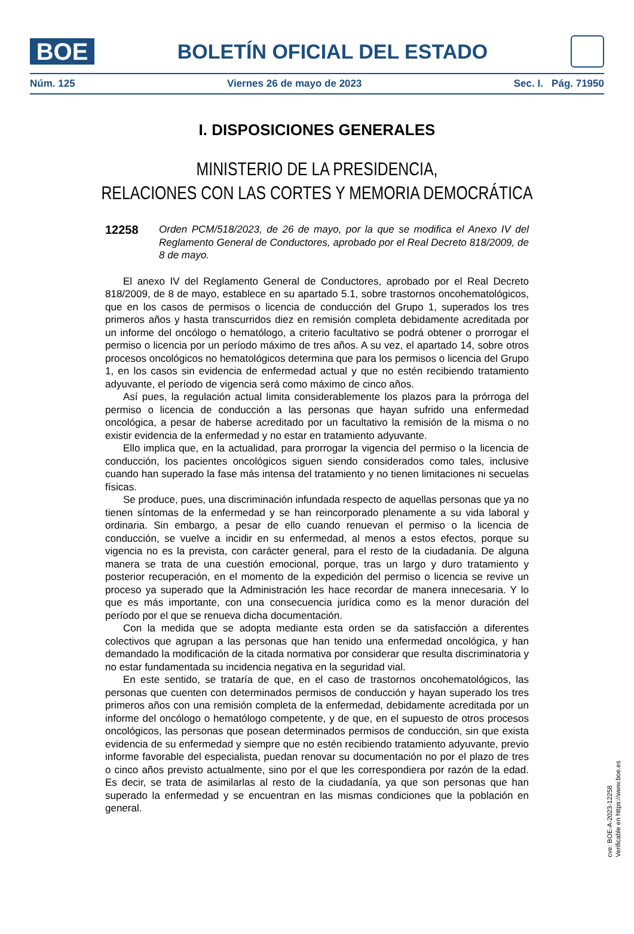BOE
BOLETÍN OFICIAL DEL ESTADO
Núm. 125 Viernes 26 de mayo de 2023 Sec. I. Pág. 71950
I. DISPOSICIONES GENERALES
MINISTERIO DE LA PRESIDENCIA,
RELACIONES CON LAS CORTES Y MEMORIA DEMOCRÁTICA
12258
Orden PCM/518/2023, de 26 de mayo, por la que se modifica el Anexo IV del Reglamento General de Conductores, aprobado por el Real Decreto 818/2009, de 8 de mayo.
El anexo IV del Reglamento General de Conductores, aprobado por el Real Decreto 818/2009, de 8 de mayo, establece en su apartado 5.1, sobre trastornos oncohematológicos, que en los casos de permisos o licencia de conducción del Grupo 1, superados los tres primeros años y hasta transcurridos diez en remisión completa debidamente acreditada por un informe del oncólogo o hematólogo, a criterio facultativo se podrá obtener o prorrogar el permiso o licencia por un período máximo de tres años. A su vez, el apartado 14, sobre otros procesos oncológicos no hematológicos determina que para los permisos o licencia del Grupo 1, en los casos sin evidencia de enfermedad actual y que no estén recibiendo tratamiento adyuvante, el período de vigencia será como máximo de cinco años.
Así pues, la regulación actual limita considerablemente los plazos para la prórroga del permiso o licencia de conducción a las personas que hayan sufrido una enfermedad oncológica, a pesar de haberse acreditado por un facultativo la remisión de la misma o no existir evidencia de la enfermedad y no estar en tratamiento adyuvante.
Ello implica que, en la actualidad, para prorrogar la vigencia del permiso o la licencia de conducción, los pacientes oncológicos siguen siendo considerados como tales, inclusive cuando han superado la fase más intensa del tratamiento y no tienen limitaciones ni secuelas físicas.
Se produce, pues, una discriminación infundada respecto de aquellas personas que ya no tienen síntomas de la enfermedad y se han reincorporado plenamente a su vida laboral y ordinaria. Sin embargo, a pesar de ello cuando renuevan el permiso o la licencia de conducción, se vuelve a incidir en su enfermedad, al menos a estos efectos, porque su vigencia no es la prevista, con carácter general, para el resto de la ciudadanía. De alguna manera se trata de una cuestión emocional, porque, tras un largo y duro tratamiento y posterior recuperación, en el momento de la expedición del permiso o licencia se revive un proceso ya superado que la Administración les hace recordar de manera innecesaria. Y lo que es más importante, con una consecuencia jurídica como es la menor duración del período por el que se renueva dicha documentación.
Con la medida que se adopta mediante esta orden se da satisfacción a diferentes colectivos que agrupan a las personas que han tenido una enfermedad oncológica, y han demandado la modificación de la citada normativa por considerar que resulta discriminatoria y no estar fundamentada su incidencia negativa en la seguridad vial.
En este sentido, se trataría de que, en el caso de trastornos oncohematológicos, las personas que cuenten con determinados permisos de conducción y hayan superado los tres primeros años con una remisión completa de la enfermedad, debidamente acreditada por un informe del oncólogo o hematólogo competente, y de que, en el supuesto de otros procesos oncológicos, las personas que posean determinados permisos de conducción, sin que exista evidencia de su enfermedad y siempre que no estén recibiendo tratamiento adyuvante, previo informe favorable del especialista, puedan renovar su documentación no por el plazo de tres o cinco años previsto actualmente, sino por el que les correspondiera por razón de la edad. Es decir, se trata de asimilarlas al resto de la ciudadanía, ya que son personas que han superado la enfermedad y se encuentran en las mismas condiciones que la población en general.
cve: BOE-A-2023-12258
Verificable en https://www.boe.es